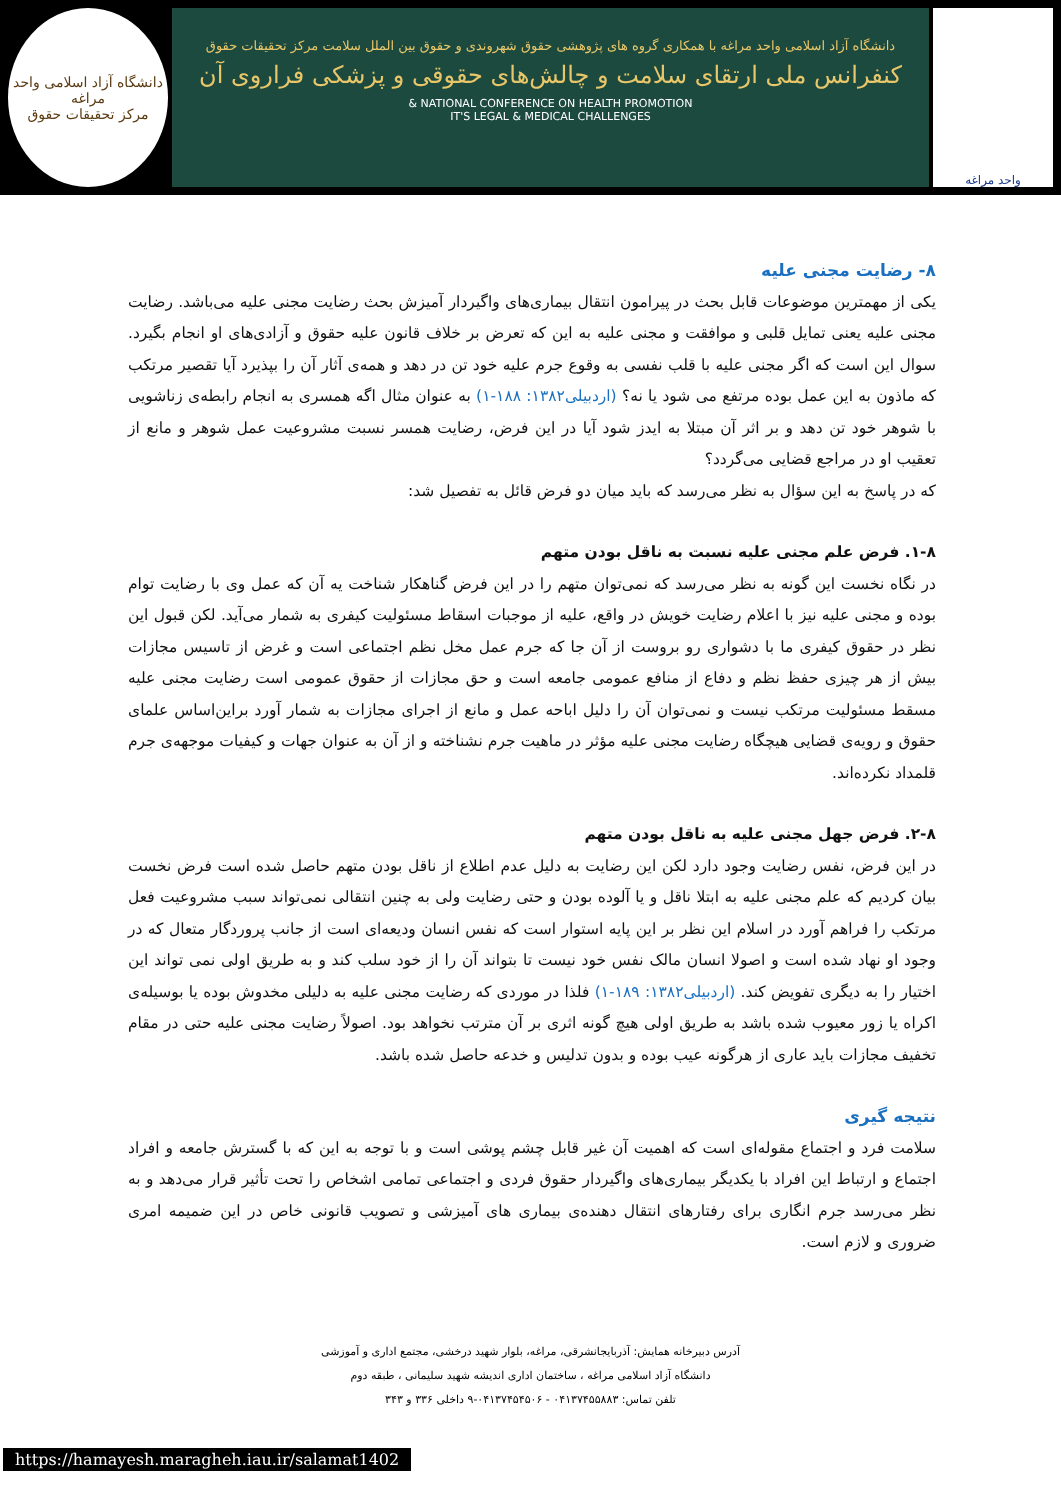واحد مراغه
دانشگاه آزاد اسلامی واحد مراغه با همکاری گروه های پژوهشی حقوق شهروندی و حقوق بین الملل سلامت مرکز تحقیقات حقوق
کنفرانس ملی ارتقای سلامت و چالش‌های حقوقی و پزشکی فراروی آن
NATIONAL CONFERENCE ON HEALTH PROMOTION &
IT'S LEGAL & MEDICAL CHALLENGES
دانشگاه آزاد اسلامی واحد مراغه
مرکز تحقیقات حقوق
۸- رضایت مجنی علیه
یکی از مهمترین موضوعات قابل بحث در پیرامون انتقال بیماری‌های واگیردار آمیزش بحث رضایت مجنی علیه می‌باشد. رضایت مجنی علیه یعنی تمایل قلبی و موافقت و مجنی علیه به این که تعرض بر خلاف قانون علیه حقوق و آزادی‌های او انجام بگیرد. سوال این است که اگر مجنی علیه با قلب نفسی به وقوع جرم علیه خود تن در دهد و همه‌ی آثار آن را بپذیرد آیا تقصیر مرتکب که ماذون به این عمل بوده مرتفع می شود یا نه؟ (اردبیلی۱۳۸۲: ۱۸۸-۱) به عنوان مثال اگه همسری به انجام رابطه‌ی زناشویی با شوهر خود تن دهد و بر اثر آن مبتلا به ایدز شود آیا در این فرض، رضایت همسر نسبت مشروعیت عمل شوهر و مانع از تعقیب او در مراجع قضایی می‌گردد؟
که در پاسخ به این سؤال به نظر می‌رسد که باید میان دو فرض قائل به تفصیل شد:
۱-۸. فرض علم مجنی علیه نسبت به ناقل بودن متهم
در نگاه نخست این گونه به نظر می‌رسد که نمی‌توان متهم را در این فرض گناهکار شناخت یه آن که عمل وی با رضایت توام بوده و مجنی علیه نیز با اعلام رضایت خویش در واقع، علیه از موجبات اسقاط مسئولیت کیفری به شمار می‌آید. لکن قبول این نظر در حقوق کیفری ما با دشواری رو بروست از آن جا که جرم عمل مخل نظم اجتماعی است و غرض از تاسیس مجازات بیش از هر چیزی حفظ نظم و دفاع از منافع عمومی جامعه است و حق مجازات از حقوق عمومی است رضایت مجنی علیه مسقط مسئولیت مرتکب نیست و نمی‌توان آن را دلیل اباحه عمل و مانع از اجرای مجازات به شمار آورد براین‌اساس علمای حقوق و رویه‌ی قضایی هیچگاه رضایت مجنی علیه مؤثر در ماهیت جرم نشناخته و از آن به عنوان جهات و کیفیات موجهه‌ی جرم قلمداد نکرده‌اند.
۲-۸. فرض جهل مجنی علیه به ناقل بودن متهم
در این فرض، نفس رضایت وجود دارد لکن این رضایت به دلیل عدم اطلاع از ناقل بودن متهم حاصل شده است فرض نخست بیان کردیم که علم مجنی علیه به ابتلا ناقل و یا آلوده بودن و حتی رضایت ولی به چنین انتقالی نمی‌تواند سبب مشروعیت فعل مرتکب را فراهم آورد در اسلام این نظر بر این پایه استوار است که نفس انسان ودیعه‌ای است از جانب پروردگار متعال که در وجود او نهاد شده است و اصولا انسان مالک نفس خود نیست تا بتواند آن را از خود سلب کند و به طریق اولی نمی تواند این اختیار را به دیگری تفویض کند. (اردبیلی۱۳۸۲: ۱۸۹-۱) فلذا در موردی که رضایت مجنی علیه به دلیلی مخدوش بوده یا بوسیله‌ی اکراه یا زور معیوب شده باشد به طریق اولی هیچ گونه اثری بر آن مترتب نخواهد بود. اصولاً رضایت مجنی علیه حتی در مقام تخفیف مجازات باید عاری از هرگونه عیب بوده و بدون تدلیس و خدعه حاصل شده باشد.
نتیجه گیری
سلامت فرد و اجتماع مقوله‌ای است که اهمیت آن غیر قابل چشم پوشی است و با توجه به این که با گسترش جامعه و افراد اجتماع و ارتباط این افراد با یکدیگر بیماری‌های واگیردار حقوق فردی و اجتماعی تمامی اشخاص را تحت تأثیر قرار می‌دهد و به نظر می‌رسد جرم انگاری برای رفتارهای انتقال دهنده‌ی بیماری های آمیزشی و تصویب قانونی خاص در این ضمیمه امری ضروری و لازم است.
آدرس دبیرخانه همایش: آذربایجانشرقی، مراغه، بلوار شهید درخشی، مجتمع اداری و آموزشی
دانشگاه آزاد اسلامی مراغه ، ساختمان اداری اندیشه شهید سلیمانی ، طبقه دوم
تلفن تماس: ۰۴۱۳۷۴۵۵۸۸۳ - ۰۴۱۳۷۴۵۴۵۰۶-۹ داخلی ۳۳۶ و ۳۴۳
https://hamayesh.maragheh.iau.ir/salamat1402